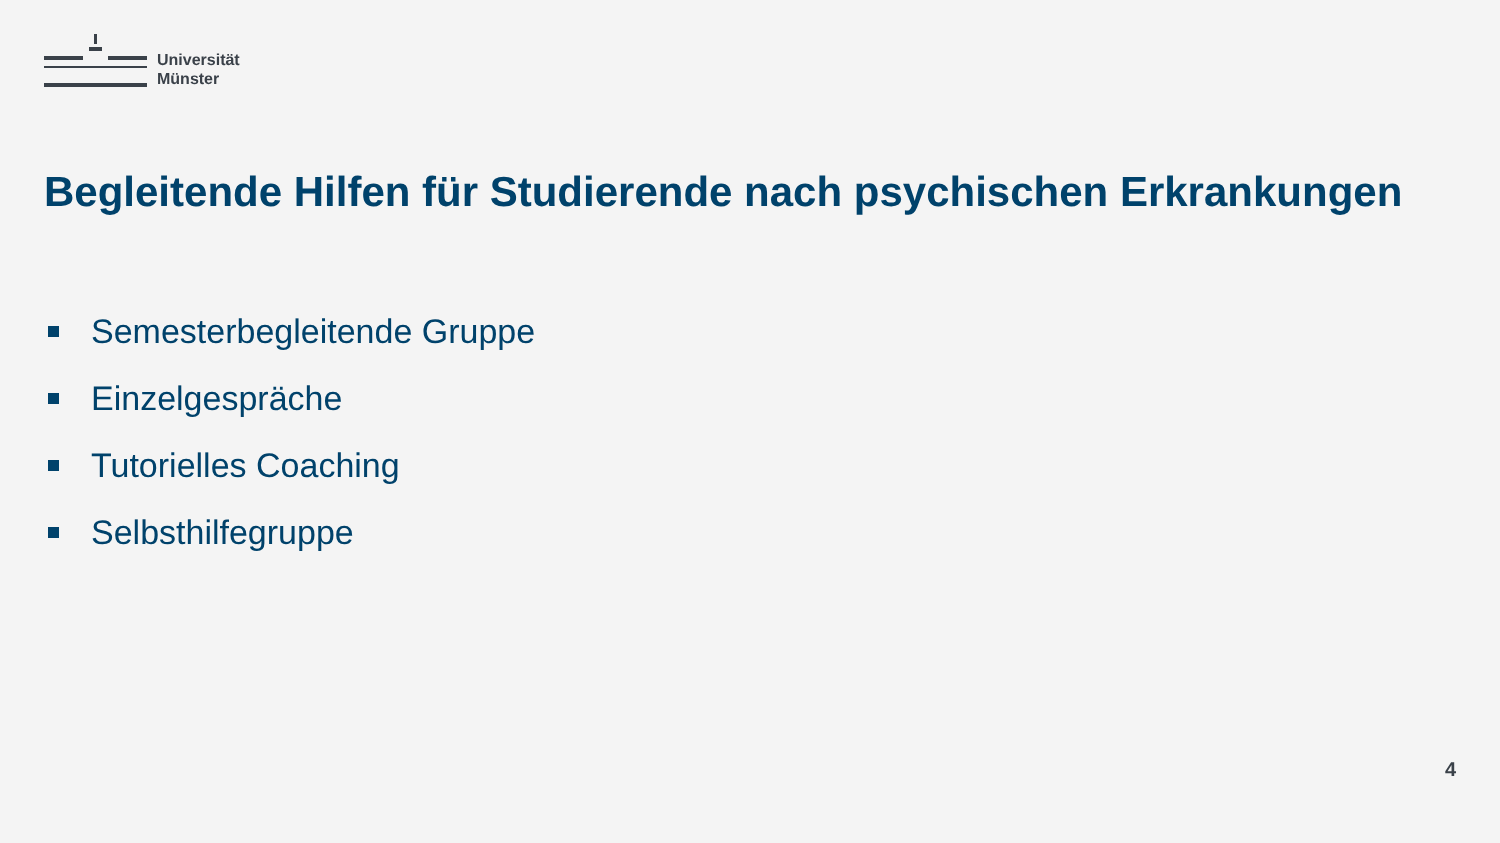Universität
Münster
Begleitende Hilfen für Studierende nach psychischen Erkrankungen
Semesterbegleitende Gruppe
Einzelgespräche
Tutorielles Coaching
Selbsthilfegruppe
4